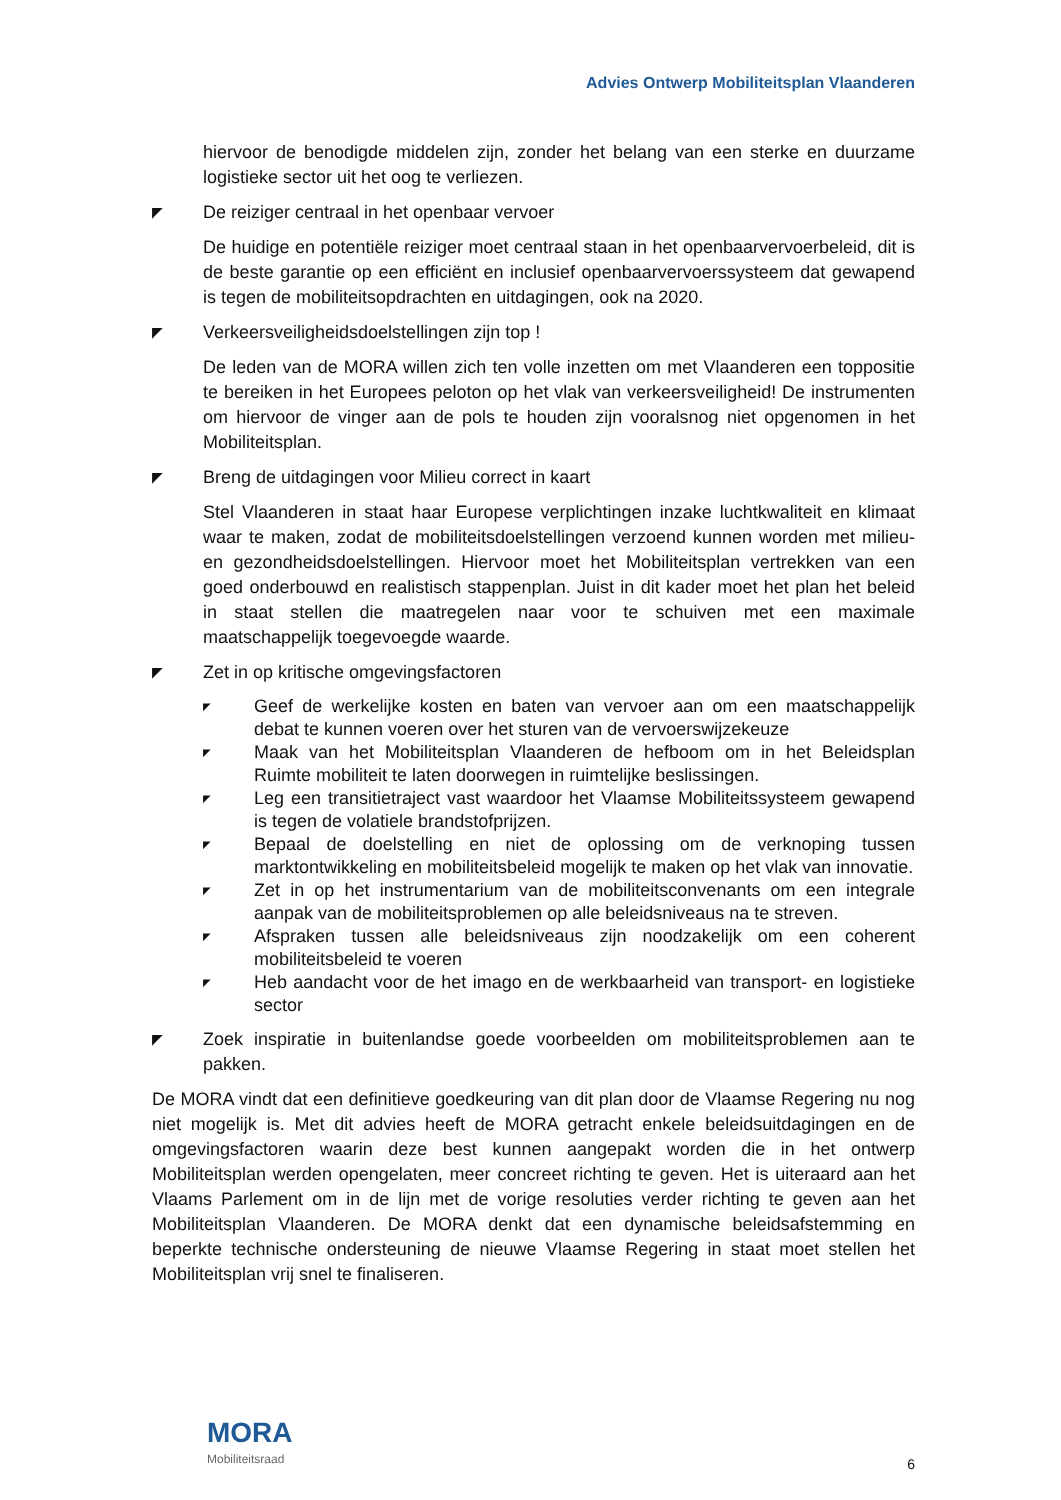Advies Ontwerp Mobiliteitsplan Vlaanderen
hiervoor de benodigde middelen zijn, zonder het belang van een sterke en duurzame logistieke sector uit het oog te verliezen.
◤ De reiziger centraal in het openbaar vervoer
De huidige en potentiële reiziger moet centraal staan in het openbaarvervoerbeleid, dit is de beste garantie op een efficiënt en inclusief openbaarvervoerssysteem dat gewapend is tegen de mobiliteitsopdrachten en uitdagingen, ook na 2020.
◤ Verkeersveiligheidsdoelstellingen zijn top !
De leden van de MORA willen zich ten volle inzetten om met Vlaanderen een toppositie te bereiken in het Europees peloton op het vlak van verkeersveiligheid! De instrumenten om hiervoor de vinger aan de pols te houden zijn vooralsnog niet opgenomen in het Mobiliteitsplan.
◤ Breng de uitdagingen voor Milieu correct in kaart
Stel Vlaanderen in staat haar Europese verplichtingen inzake luchtkwaliteit en klimaat waar te maken, zodat de mobiliteitsdoelstellingen verzoend kunnen worden met milieu- en gezondheidsdoelstellingen. Hiervoor moet het Mobiliteitsplan vertrekken van een goed onderbouwd en realistisch stappenplan. Juist in dit kader moet het plan het beleid in staat stellen die maatregelen naar voor te schuiven met een maximale maatschappelijk toegevoegde waarde.
◤ Zet in op kritische omgevingsfactoren
◤ Geef de werkelijke kosten en baten van vervoer aan om een maatschappelijk debat te kunnen voeren over het sturen van de vervoerswijzekeuze
◤ Maak van het Mobiliteitsplan Vlaanderen de hefboom om in het Beleidsplan Ruimte mobiliteit te laten doorwegen in ruimtelijke beslissingen.
◤ Leg een transitietraject vast waardoor het Vlaamse Mobiliteitssysteem gewapend is tegen de volatiele brandstofprijzen.
◤ Bepaal de doelstelling en niet de oplossing om de verknoping tussen marktontwikkeling en mobiliteitsbeleid mogelijk te maken op het vlak van innovatie.
◤ Zet in op het instrumentarium van de mobiliteitsconvenants om een integrale aanpak van de mobiliteitsproblemen op alle beleidsniveaus na te streven.
◤ Afspraken tussen alle beleidsniveaus zijn noodzakelijk om een coherent mobiliteitsbeleid te voeren
◤ Heb aandacht voor de het imago en de werkbaarheid van transport- en logistieke sector
◤ Zoek inspiratie in buitenlandse goede voorbeelden om mobiliteitsproblemen aan te pakken.
De MORA vindt dat een definitieve goedkeuring van dit plan door de Vlaamse Regering nu nog niet mogelijk is. Met dit advies heeft de MORA getracht enkele beleidsuitdagingen en de omgevingsfactoren waarin deze best kunnen aangepakt worden die in het ontwerp Mobiliteitsplan werden opengelaten, meer concreet richting te geven. Het is uiteraard aan het Vlaams Parlement om in de lijn met de vorige resoluties verder richting te geven aan het Mobiliteitsplan Vlaanderen. De MORA denkt dat een dynamische beleidsafstemming en beperkte technische ondersteuning de nieuwe Vlaamse Regering in staat moet stellen het Mobiliteitsplan vrij snel te finaliseren.
MORA
Mobiliteitsraad
6